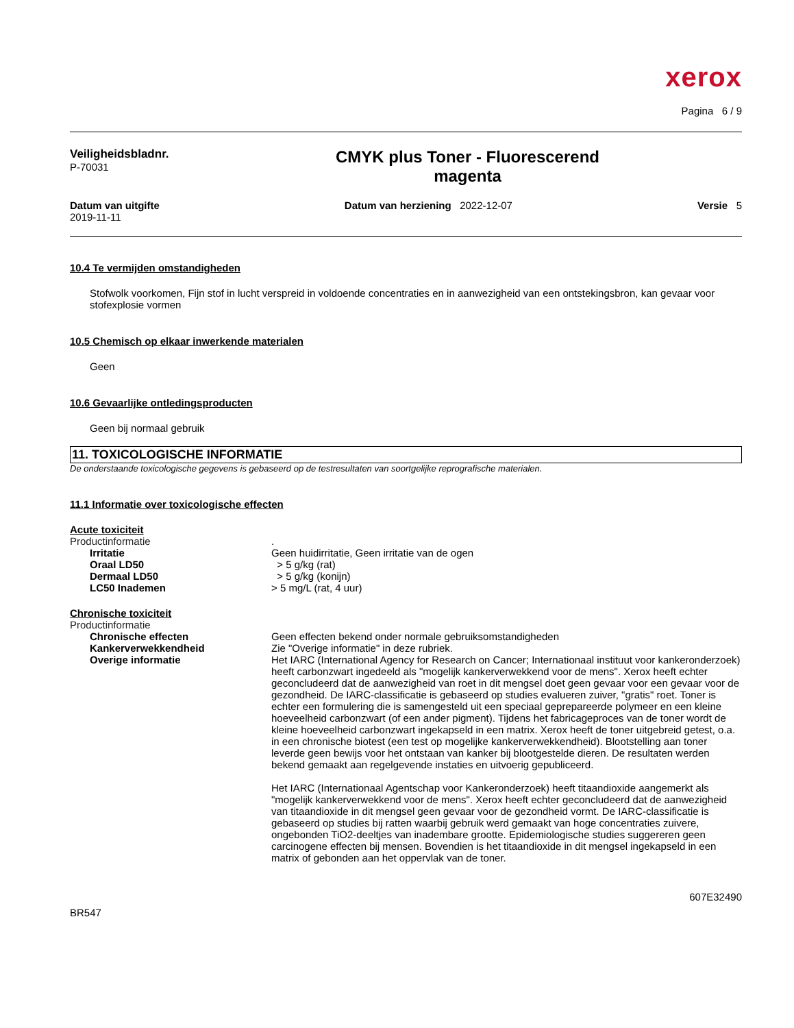xerox
Pagina 6 / 9
Veiligheidsbladnr.
P-70031
CMYK plus Toner - Fluorescerend
magenta
Datum van uitgifte
2019-11-11
Datum van herziening 2022-12-07
Versie 5
10.4 Te vermijden omstandigheden
Stofwolk voorkomen, Fijn stof in lucht verspreid in voldoende concentraties en in aanwezigheid van een ontstekingsbron, kan gevaar voor stofexplosie vormen
10.5 Chemisch op elkaar inwerkende materialen
Geen
10.6 Gevaarlijke ontledingsproducten
Geen bij normaal gebruik
11. TOXICOLOGISCHE INFORMATIE
De onderstaande toxicologische gegevens is gebaseerd op de testresultaten van soortgelijke reprografische materialen.
11.1 Informatie over toxicologische effecten
Acute toxiciteit
Productinformatie .
Irritatie Geen huidirritatie, Geen irritatie van de ogen
Oraal LD50 > 5 g/kg (rat)
Dermaal LD50 > 5 g/kg (konijn)
LC50 Inademen > 5 mg/L (rat, 4 uur)
Chronische toxiciteit
Productinformatie
Chronische effecten Geen effecten bekend onder normale gebruiksomstandigheden
Kankerverwekkendheid Zie "Overige informatie" in deze rubriek.
Overige informatie Het IARC (International Agency for Research on Cancer; Internationaal instituut voor kankeronderzoek) heeft carbonzwart ingedeeld als "mogelijk kankerverwekkend voor de mens". Xerox heeft echter geconcludeerd dat de aanwezigheid van roet in dit mengsel doet geen gevaar voor een gevaar voor de gezondheid. De IARC-classificatie is gebaseerd op studies evalueren zuiver, "gratis" roet. Toner is echter een formulering die is samengesteld uit een speciaal geprepareerde polymeer en een kleine hoeveelheid carbonzwart (of een ander pigment). Tijdens het fabricageproces van de toner wordt de kleine hoeveelheid carbonzwart ingekapseld in een matrix. Xerox heeft de toner uitgebreid getest, o.a. in een chronische biotest (een test op mogelijke kankerverwekkendheid). Blootstelling aan toner leverde geen bewijs voor het ontstaan van kanker bij blootgestelde dieren. De resultaten werden bekend gemaakt aan regelgevende instaties en uitvoerig gepubliceerd.
Het IARC (Internationaal Agentschap voor Kankeronderzoek) heeft titaandioxide aangemerkt als "mogelijk kankerverwekkend voor de mens". Xerox heeft echter geconcludeerd dat de aanwezigheid van titaandioxide in dit mengsel geen gevaar voor de gezondheid vormt. De IARC-classificatie is gebaseerd op studies bij ratten waarbij gebruik werd gemaakt van hoge concentraties zuivere, ongebonden TiO2-deeltjes van inadembare grootte. Epidemiologische studies suggereren geen carcinogene effecten bij mensen. Bovendien is het titaandioxide in dit mengsel ingekapseld in een matrix of gebonden aan het oppervlak van de toner.
607E32490
BR547